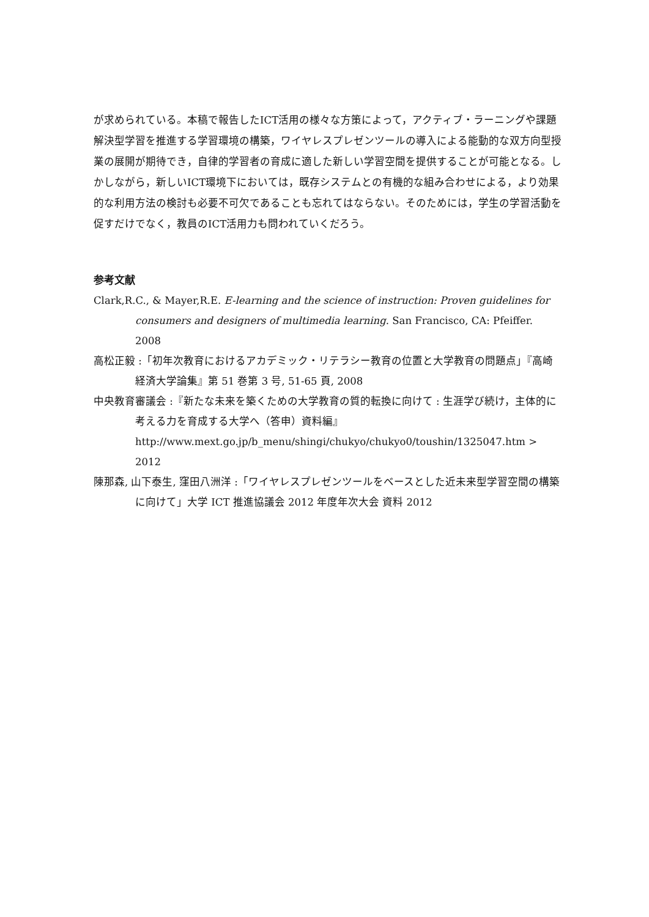が求められている。本稿で報告したICT活用の様々な方策によって，アクティブ・ラーニングや課題解決型学習を推進する学習環境の構築，ワイヤレスプレゼンツールの導入による能動的な双方向型授業の展開が期待でき，自律的学習者の育成に適した新しい学習空間を提供することが可能となる。しかしながら，新しいICT環境下においては，既存システムとの有機的な組み合わせによる，より効果的な利用方法の検討も必要不可欠であることも忘れてはならない。そのためには，学生の学習活動を促すだけでなく，教員のICT活用力も問われていくだろう。
参考文献
Clark,R.C., & Mayer,R.E. E-learning and the science of instruction: Proven guidelines for consumers and designers of multimedia learning. San Francisco, CA: Pfeiffer. 2008
高松正毅 :「初年次教育におけるアカデミック・リテラシー教育の位置と大学教育の問題点」『高崎経済大学論集』第 51 巻第 3 号, 51-65 頁, 2008
中央教育審議会 :『新たな未来を築くための大学教育の質的転換に向けて : 生涯学び続け，主体的に考える力を育成する大学へ（答申）資料編』
http://www.mext.go.jp/b_menu/shingi/chukyo/chukyo0/toushin/1325047.htm > 2012
陳那森, 山下泰生, 窪田八洲洋 :「ワイヤレスプレゼンツールをベースとした近未来型学習空間の構築に向けて」大学 ICT 推進協議会 2012 年度年次大会 資料 2012